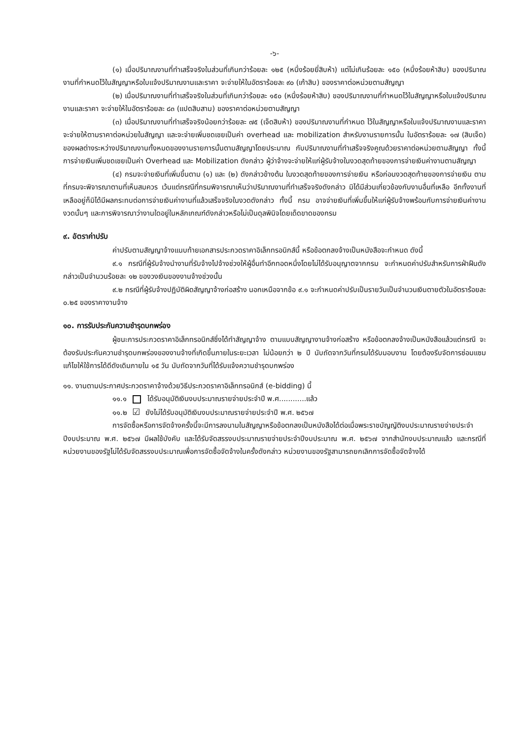-๖-
(๑) เมื่อปริมาณงานที่ทำเสร็จจริงในส่วนที่เกินกว่าร้อยละ ๑๒๕ (หนึ่งร้อยยี่สิบห้า) แต่ไม่เกินร้อยละ ๑๕๐ (หนึ่งร้อยห้าสิบ) ของปริมาณงานที่กำหนดไว้ในสัญญาหรือใบแจ้งปริมาณงานและราคา จะจ่ายให้ในอัตราร้อยละ ๙๐ (เก้าสิบ) ของราคาต่อหน่วยตามสัญญา
(๒) เมื่อปริมาณงานที่ทำเสร็จจริงในส่วนที่เกินกว่าร้อยละ ๑๕๐ (หนึ่งร้อยห้าสิบ) ของปริมาณงานที่กำหนดไว้ในสัญญาหรือใบแจ้งปริมาณงานและราคา จะจ่ายให้ในอัตราร้อยละ ๘๓ (แปดสิบสาม) ของราคาต่อหน่วยตามสัญญา
(๓) เมื่อปริมาณงานที่ทำเสร็จจริงน้อยกว่าร้อยละ ๗๕ (เจ็ดสิบห้า) ของปริมาณงานที่กำหนด ไว้ในสัญญาหรือใบแจ้งปริมาณงานและราคา จะจ่ายให้ตามราคาต่อหน่วยในสัญญา และจะจ่ายเพิ่มชดเชยเป็นค่า overhead และ mobilization สำหรับงานรายการนั้น ในอัตราร้อยละ ๑๗ (สิบเจ็ด) ของผลต่างระหว่างปริมาณงานทั้งหมดของงานรายการนั้นตามสัญญาโดยประมาณ กับปริมาณงานที่ทำเสร็จจริงคูณด้วยราคาต่อหน่วยตามสัญญา ทั้งนี้ การจ่ายเงินเพิ่มชดเชยเป็นค่า Overhead และ Mobilization ดังกล่าว ผู้ว่าจ้างจะจ่ายให้แก่ผู้รับจ้างในงวดสุดท้ายของการจ่ายเงินค่างานตามสัญญา
(๔) กรมจะจ่ายเงินที่เพิ่มขึ้นตาม (๑) และ (๒) ดังกล่าวข้างต้น ในงวดสุดท้ายของการจ่ายเงิน หรือก่อนงวดสุดท้ายของการจ่ายเงิน ตามที่กรมจะพิจารณาตามที่เห็นสมควร เว้นแต่กรณีที่กรมพิจารณาเห็นว่าปริมาณงานที่ทำเสร็จจริงดังกล่าว มิได้มีส่วนเกี่ยวข้องกับงานอื่นที่เหลือ อีกทั้งงานที่เหลืออยู่ก็มิได้มีผลกระทบต่อการจ่ายเงินค่างานที่แล้วเสร็จจริงในงวดดังกล่าว ทั้งนี้ กรม อาจจ่ายเงินที่เพิ่มขึ้นให้แก่ผู้รับจ้างพร้อมกับการจ่ายเงินค่างานงวดนั้นๆ และการพิจารณาว่างานใดอยู่ในหลักเกณฑ์ดังกล่าวหรือไม่เป็นดุลพินิจโดยเด็ดขาดของกรม
๙. อัตราค่าปรับ
ค่าปรับตามสัญญาจ้างแนบท้ายเอกสารประกวดราคาอิเล็กทรอนิกส์นี้ หรือข้อตกลงจ้างเป็นหนังสือจะกำหนด ดังนี้
๙.๑ กรณีที่ผู้รับจ้างนำงานที่รับจ้างไปจ้างช่วงให้ผู้อื่นทำอีกทอดหนึ่งโดยไม่ได้รับอนุญาตจากกรม จะกำหนดค่าปรับสำหรับการฝ่าฝืนดังกล่าวเป็นจำนวนร้อยละ ๑๒ ของวงเงินของงานจ้างช่วงนั้น
๙.๒ กรณีที่ผู้รับจ้างปฏิบัติผิดสัญญาจ้างก่อสร้าง นอกเหนือจากข้อ ๙.๑ จะกำหนดค่าปรับเป็นรายวันเป็นจำนวนเงินตายตัวในอัตราร้อยละ ๐.๒๕ ของราคางานจ้าง
๑๐. การรับประกันความชำรุดบกพร่อง
ผู้ชนะการประกวดราคาอิเล็กทรอนิกส์ซึ่งได้ทำสัญญาจ้าง ตามแบบสัญญางานจ้างก่อสร้าง หรือข้อตกลงจ้างเป็นหนังสือแล้วแต่กรณี จะต้องรับประกันความชำรุดบกพร่องของงานจ้างที่เกิดขึ้นภายในระยะเวลา ไม่น้อยกว่า ๒ ปี นับถัดจากวันที่กรมได้รับมอบงาน โดยต้องรีบจัดการซ่อมแซมแก้ไขให้ใช้การได้ดีดังเดิมภายใน ๑๕ วัน นับถัดจากวันที่ได้รับแจ้งความชำรุดบกพร่อง
๑๑. งานตามประกาศประกวดราคาจ้างด้วยวิธีประกวดราคาอิเล็กทรอนิกส์ (e-bidding) นี้
๑๑.๑ ได้รับอนุมัติเงินงบประมาณรายจ่ายประจำปี พ.ศ............แล้ว
๑๑.๒ ☑ ยังไม่ได้รับอนุมัติเงินงบประมาณรายจ่ายประจำปี พ.ศ. ๒๕๖๗
การจัดซื้อหรือการจัดจ้างครั้งนี้จะมีการลงนามในสัญญาหรือข้อตกลงเป็นหนังสือได้ต่อเมื่อพระราชบัญญัติงบประมาณรายจ่ายประจำปีงบประมาณ พ.ศ. ๒๕๖๗ มีผลใช้บังคับ และได้รับจัดสรรงบประมาณรายจ่ายประจำปีงบประมาณ พ.ศ. ๒๕๖๗ จากสำนักงบประมาณแล้ว และกรณีที่หน่วยงานของรัฐไม่ได้รับจัดสรรงบประมาณเพื่อการจัดซื้อจัดจ้างในครั้งดังกล่าว หน่วยงานของรัฐสามารถยกเลิกการจัดซื้อจัดจ้างได้